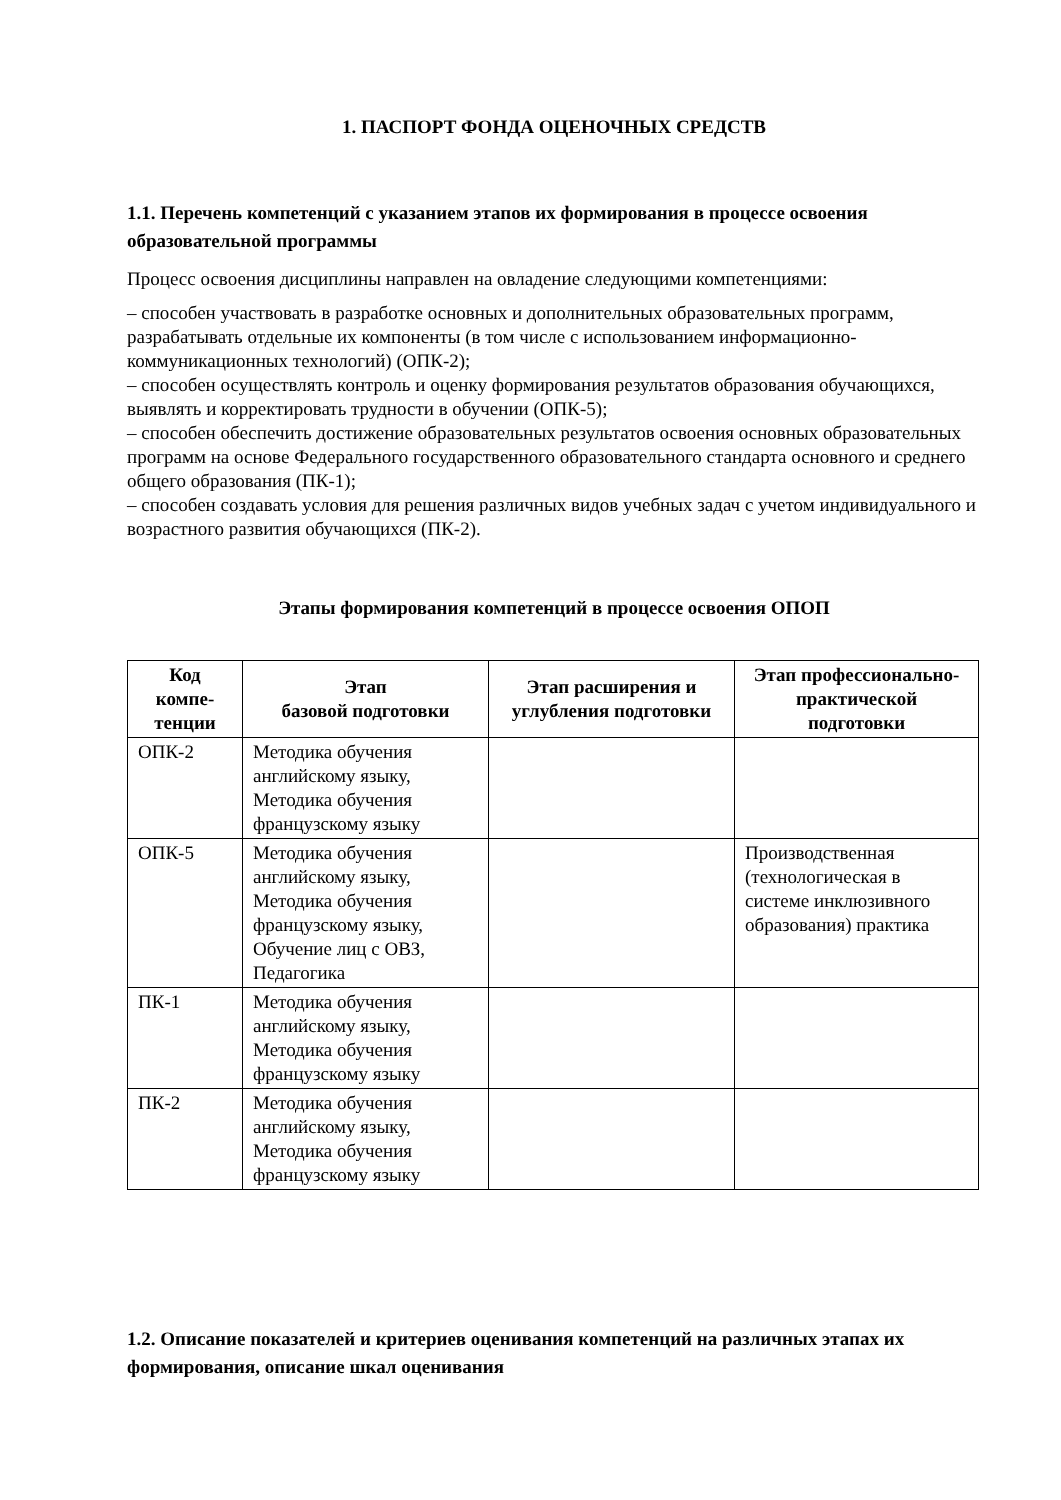1. ПАСПОРТ ФОНДА ОЦЕНОЧНЫХ СРЕДСТВ
1.1. Перечень компетенций с указанием этапов их формирования в процессе освоения образовательной программы
Процесс освоения дисциплины направлен на овладение следующими компетенциями:
– способен участвовать в разработке основных и дополнительных образовательных программ, разрабатывать отдельные их компоненты (в том числе с использованием информационно-коммуникационных технологий) (ОПК-2);
– способен осуществлять контроль и оценку формирования результатов образования обучающихся, выявлять и корректировать трудности в обучении (ОПК-5);
– способен обеспечить достижение образовательных результатов освоения основных образовательных программ на основе Федерального государственного образовательного стандарта основного и среднего общего образования (ПК-1);
– способен создавать условия для решения различных видов учебных задач с учетом индивидуального и возрастного развития обучающихся (ПК-2).
Этапы формирования компетенций в процессе освоения ОПОП
| Код компе-тенции | Этап базовой подготовки | Этап расширения и углубления подготовки | Этап профессионально-практической подготовки |
| --- | --- | --- | --- |
| ОПК-2 | Методика обучения английскому языку, Методика обучения французскому языку | | |
| ОПК-5 | Методика обучения английскому языку, Методика обучения французскому языку, Обучение лиц с ОВЗ, Педагогика | | Производственная (технологическая в системе инклюзивного образования) практика |
| ПК-1 | Методика обучения английскому языку, Методика обучения французскому языку | | |
| ПК-2 | Методика обучения английскому языку, Методика обучения французскому языку | | |
1.2. Описание показателей и критериев оценивания компетенций на различных этапах их формирования, описание шкал оценивания